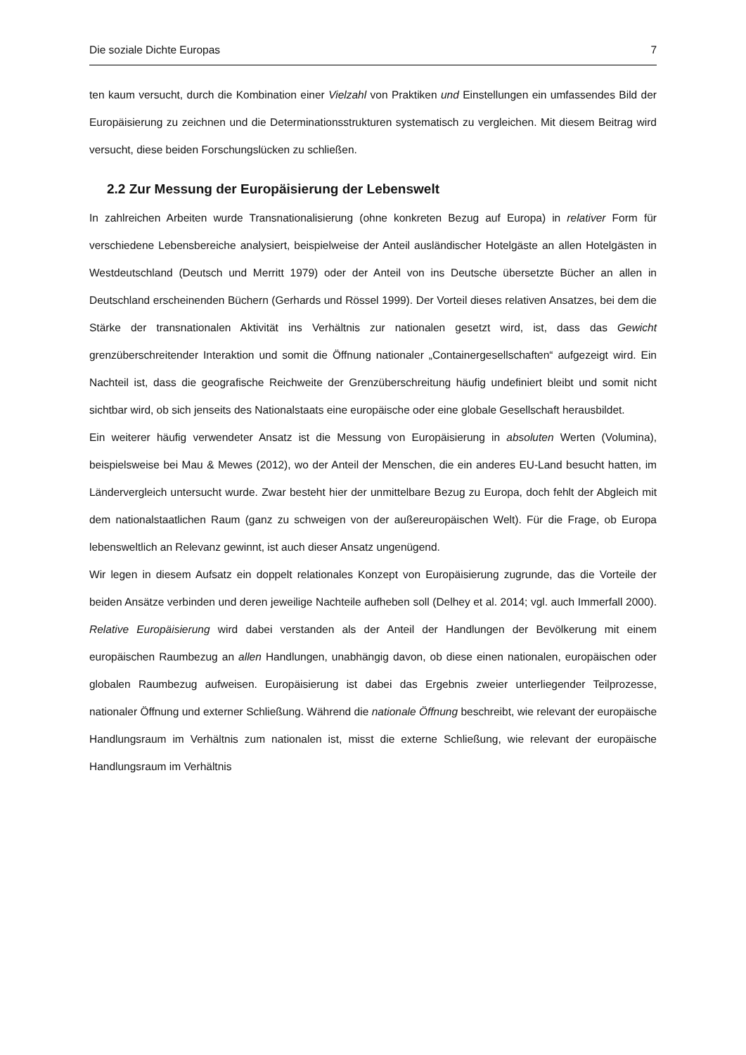Die soziale Dichte Europas 7
ten kaum versucht, durch die Kombination einer Vielzahl von Praktiken und Einstellungen ein umfassendes Bild der Europäisierung zu zeichnen und die Determinationsstrukturen systematisch zu vergleichen. Mit diesem Beitrag wird versucht, diese beiden Forschungslücken zu schließen.
2.2 Zur Messung der Europäisierung der Lebenswelt
In zahlreichen Arbeiten wurde Transnationalisierung (ohne konkreten Bezug auf Europa) in relativer Form für verschiedene Lebensbereiche analysiert, beispielweise der Anteil ausländischer Hotelgäste an allen Hotelgästen in Westdeutschland (Deutsch und Merritt 1979) oder der Anteil von ins Deutsche übersetzte Bücher an allen in Deutschland erscheinenden Büchern (Gerhards und Rössel 1999). Der Vorteil dieses relativen Ansatzes, bei dem die Stärke der transnationalen Aktivität ins Verhältnis zur nationalen gesetzt wird, ist, dass das Gewicht grenzüberschreitender Interaktion und somit die Öffnung nationaler „Containergesellschaften“ aufgezeigt wird. Ein Nachteil ist, dass die geografische Reichweite der Grenzüberschreitung häufig undefiniert bleibt und somit nicht sichtbar wird, ob sich jenseits des Nationalstaats eine europäische oder eine globale Gesellschaft herausbildet.
Ein weiterer häufig verwendeter Ansatz ist die Messung von Europäisierung in absoluten Werten (Volumina), beispielsweise bei Mau & Mewes (2012), wo der Anteil der Menschen, die ein anderes EU-Land besucht hatten, im Ländervergleich untersucht wurde. Zwar besteht hier der unmittelbare Bezug zu Europa, doch fehlt der Abgleich mit dem nationalstaatlichen Raum (ganz zu schweigen von der außereuropäischen Welt). Für die Frage, ob Europa lebensweltlich an Relevanz gewinnt, ist auch dieser Ansatz ungenügend.
Wir legen in diesem Aufsatz ein doppelt relationales Konzept von Europäisierung zugrunde, das die Vorteile der beiden Ansätze verbinden und deren jeweilige Nachteile aufheben soll (Delhey et al. 2014; vgl. auch Immerfall 2000). Relative Europäisierung wird dabei verstanden als der Anteil der Handlungen der Bevölkerung mit einem europäischen Raumbezug an allen Handlungen, unabhängig davon, ob diese einen nationalen, europäischen oder globalen Raumbezug aufweisen. Europäisierung ist dabei das Ergebnis zweier unterliegender Teilprozesse, nationaler Öffnung und externer Schließung. Während die nationale Öffnung beschreibt, wie relevant der europäische Handlungsraum im Verhältnis zum nationalen ist, misst die externe Schließung, wie relevant der europäische Handlungsraum im Verhältnis